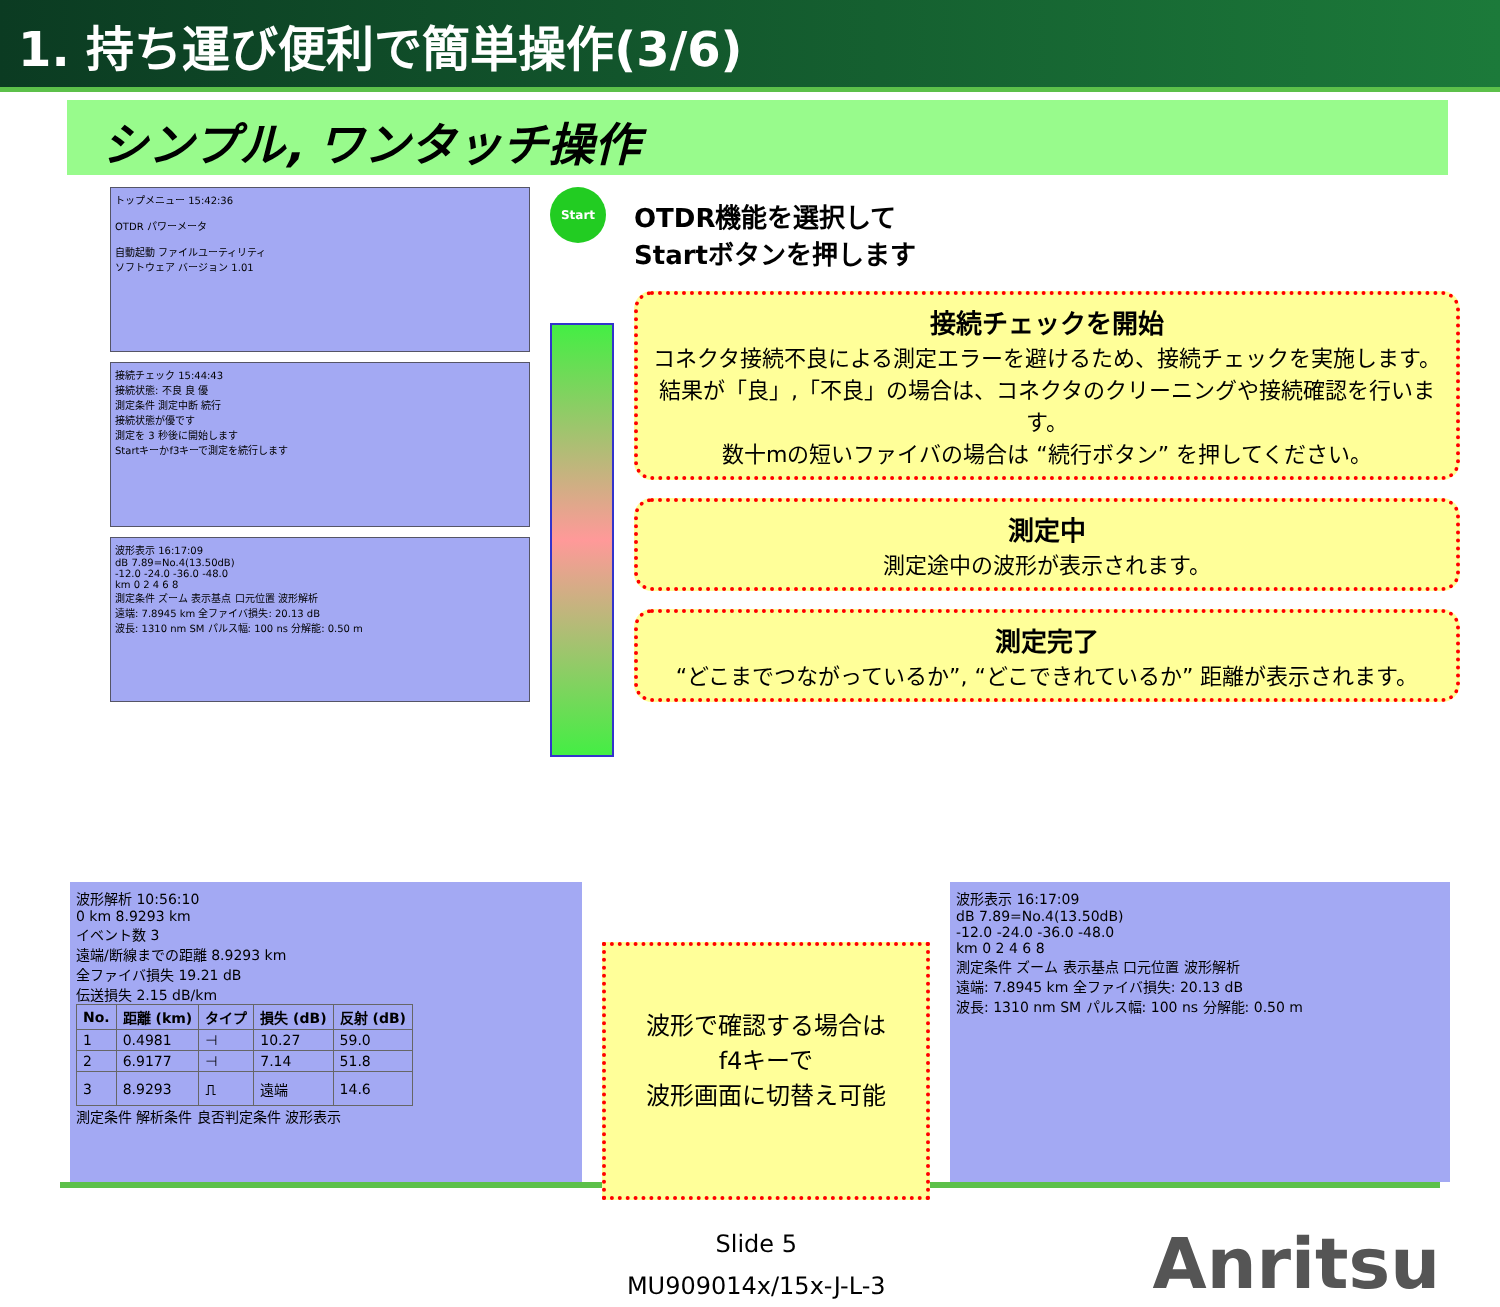1. 持ち運び便利で簡単操作(3/6)
シンプル, ワンタッチ操作
トップメニュー 15:42:36
OTDR パワーメータ
自動起動 ファイルユーティリティ
ソフトウェア バージョン 1.01
接続チェック 15:44:43
接続状態: 不良 良 優
測定条件 測定中断 続行
接続状態が優です
測定を 3 秒後に開始します
Startキーかf3キーで測定を続行します
波形表示 16:17:09
dB 7.89=No.4(13.50dB)
-12.0 -24.0 -36.0 -48.0
km 0 2 4 6 8
測定条件 ズーム 表示基点 口元位置 波形解析
遠端: 7.8945 km 全ファイバ損失: 20.13 dB
波長: 1310 nm SM パルス幅: 100 ns 分解能: 0.50 m
Start
OTDR機能を選択して
Startボタンを押します
接続チェックを開始
コネクタ接続不良による測定エラーを避けるため、接続チェックを実施します。
結果が「良」,「不良」の場合は、コネクタのクリーニングや接続確認を行います。
数十mの短いファイバの場合は “続行ボタン” を押してください。
測定中
測定途中の波形が表示されます。
測定完了
“どこまでつながっているか”, “どこできれているか” 距離が表示されます。
波形解析 10:56:10
0 km 8.9293 km
イベント数 3
遠端/断線までの距離 8.9293 km
全ファイバ損失 19.21 dB
伝送損失 2.15 dB/km
| No. | 距離 (km) | タイプ | 損失 (dB) | 反射 (dB) |
| --- | --- | --- | --- | --- |
| 1 | 0.4981 | ⊣ | 10.27 | 59.0 |
| 2 | 6.9177 | ⊣ | 7.14 | 51.8 |
| 3 | 8.9293 | ⎍ | 遠端 | 14.6 |
測定条件 解析条件 良否判定条件 波形表示
波形で確認する場合は
f4キーで
波形画面に切替え可能
波形表示 16:17:09
dB 7.89=No.4(13.50dB)
-12.0 -24.0 -36.0 -48.0
km 0 2 4 6 8
測定条件 ズーム 表示基点 口元位置 波形解析
遠端: 7.8945 km 全ファイバ損失: 20.13 dB
波長: 1310 nm SM パルス幅: 100 ns 分解能: 0.50 m
Slide 5
MU909014x/15x-J-L-3
Anritsu